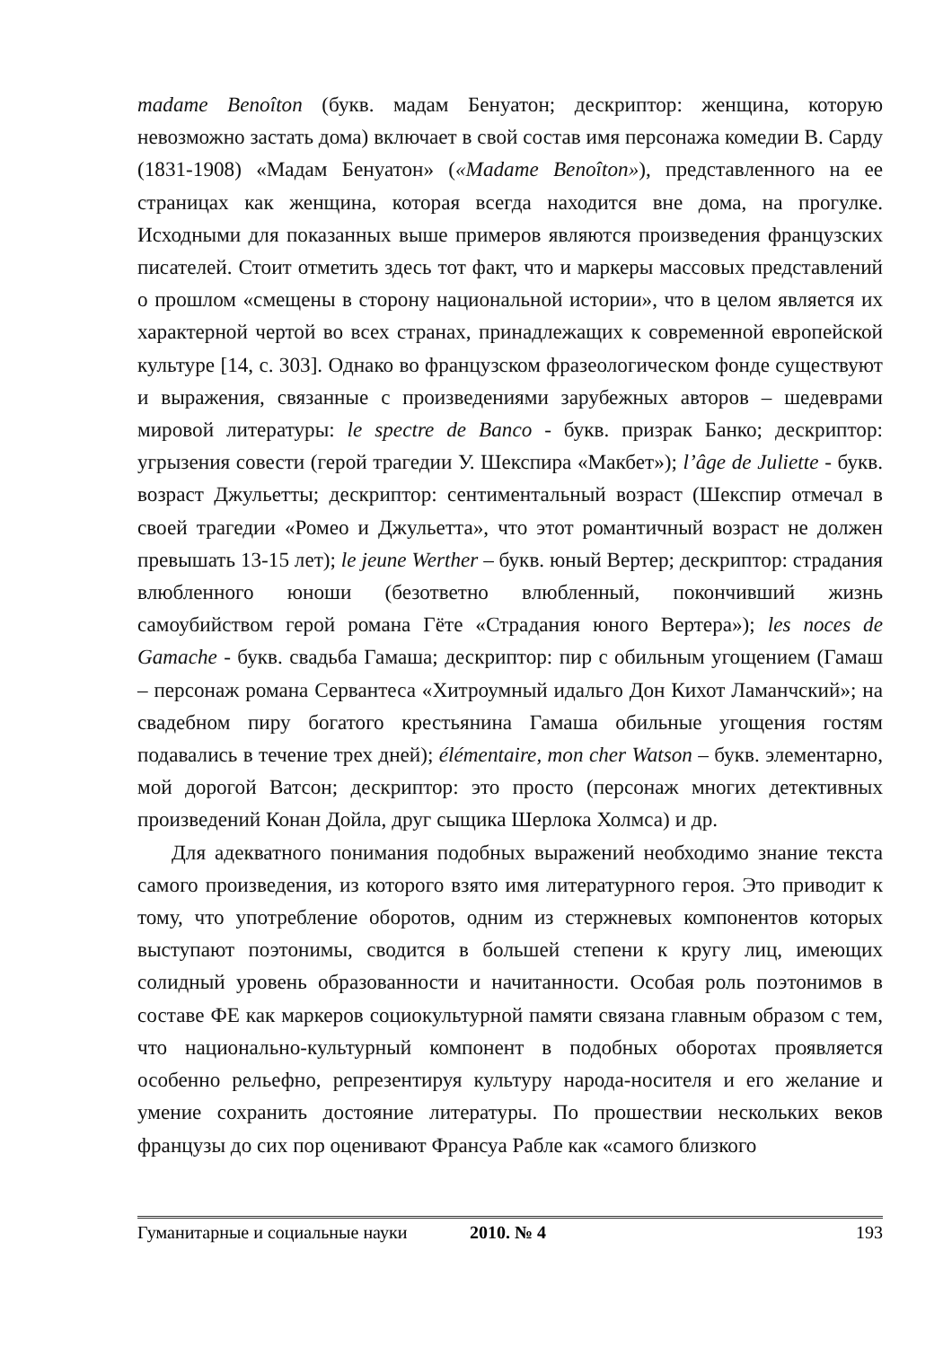madame Benoîton (букв. мадам Бенуатон; дескриптор: женщина, которую невозможно застать дома) включает в свой состав имя персонажа комедии В. Сарду (1831-1908) «Мадам Бенуатон» («Madame Benoîton»), представленного на ее страницах как женщина, которая всегда находится вне дома, на прогулке. Исходными для показанных выше примеров являются произведения французских писателей. Стоит отметить здесь тот факт, что и маркеры массовых представлений о прошлом «смещены в сторону национальной истории», что в целом является их характерной чертой во всех странах, принадлежащих к современной европейской культуре [14, с. 303]. Однако во французском фразеологическом фонде существуют и выражения, связанные с произведениями зарубежных авторов – шедеврами мировой литературы: le spectre de Banco - букв. призрак Банко; дескриптор: угрызения совести (герой трагедии У. Шекспира «Макбет»); l’âge de Juliette - букв. возраст Джульетты; дескриптор: сентиментальный возраст (Шекспир отмечал в своей трагедии «Ромео и Джульетта», что этот романтичный возраст не должен превышать 13-15 лет); le jeune Werther – букв. юный Вертер; дескриптор: страдания влюбленного юноши (безответно влюбленный, покончивший жизнь самоубийством герой романа Гёте «Страдания юного Вертера»); les noces de Gamache - букв. свадьба Гамаша; дескриптор: пир с обильным угощением (Гамаш – персонаж романа Сервантеса «Хитроумный идальго Дон Кихот Ламанчский»; на свадебном пиру богатого крестьянина Гамаша обильные угощения гостям подавались в течение трех дней); élémentaire, mon cher Watson – букв. элементарно, мой дорогой Ватсон; дескриптор: это просто (персонаж многих детективных произведений Конан Дойла, друг сыщика Шерлока Холмса) и др.
Для адекватного понимания подобных выражений необходимо знание текста самого произведения, из которого взято имя литературного героя. Это приводит к тому, что употребление оборотов, одним из стержневых компонентов которых выступают поэтонимы, сводится в большей степени к кругу лиц, имеющих солидный уровень образованности и начитанности. Особая роль поэтонимов в составе ФЕ как маркеров социокультурной памяти связана главным образом с тем, что национально-культурный компонент в подобных оборотах проявляется особенно рельефно, репрезентируя культуру народа-носителя и его желание и умение сохранить достояние литературы. По прошествии нескольких веков французы до сих пор оценивают Франсуа Рабле как «самого близкого
Гуманитарные и социальные науки 2010. № 4 193